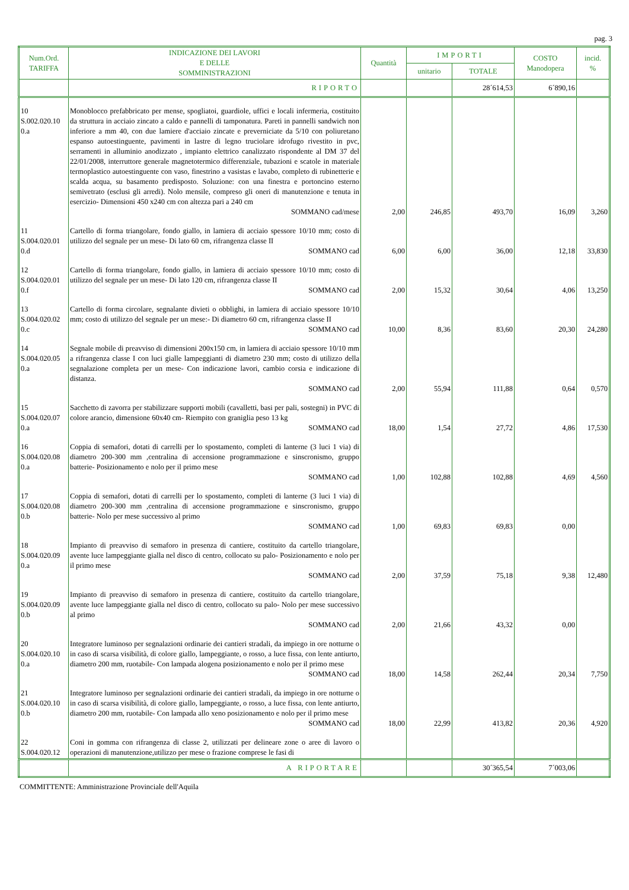pag. 3
| Num.Ord. TARIFFA | INDICAZIONE DEI LAVORI E DELLE SOMMINISTRAZIONI | Quantità | IMPORTI | | COSTO Manodopera | incid. % |
| --- | --- | --- | --- | --- | --- | --- |
| | | | unitario | TOTALE | | |
| | RIPORTO | | | 28´614,53 | 6´890,16 | |
| 10 S.002.020.10 0.a | Monoblocco prefabbricato per mense, spogliatoi, guardiole, uffici e locali infermeria, costituito da struttura in acciaio zincato a caldo e pannelli di tamponatura. Pareti in pannelli sandwich non inferiore a mm 40, con due lamiere d'acciaio zincate e preverniciate da 5/10 con poliuretano espanso autoestinguente, pavimenti in lastre di legno truciolare idrofugo rivestito in pvc, serramenti in alluminio anodizzato , impianto elettrico canalizzato rispondente al DM 37 del 22/01/2008, interruttore generale magnetotermico differenziale, tubazioni e scatole in materiale termoplastico autoestinguente con vaso, finestrino a vasistas e lavabo, completo di rubinetterie e scalda acqua, su basamento predisposto. Soluzione: con una finestra e portoncino esterno semivetrato (esclusi gli arredi). Nolo mensile, compreso gli oneri di manutenzione e tenuta in esercizio- Dimensioni 450 x240 cm con altezza pari a 240 cm SOMMANO cad/mese | 2,00 | 246,85 | 493,70 | 16,09 | 3,260 |
| 11 S.004.020.01 0.d | Cartello di forma triangolare, fondo giallo, in lamiera di acciaio spessore 10/10 mm; costo di utilizzo del segnale per un mese- Di lato 60 cm, rifrangenza classe II SOMMANO cad | 6,00 | 6,00 | 36,00 | 12,18 | 33,830 |
| 12 S.004.020.01 0.f | Cartello di forma triangolare, fondo giallo, in lamiera di acciaio spessore 10/10 mm; costo di utilizzo del segnale per un mese- Di lato 120 cm, rifrangenza classe II SOMMANO cad | 2,00 | 15,32 | 30,64 | 4,06 | 13,250 |
| 13 S.004.020.02 0.c | Cartello di forma circolare, segnalante divieti o obblighi, in lamiera di acciaio spessore 10/10 mm; costo di utilizzo del segnale per un mese:- Di diametro 60 cm, rifrangenza classe II SOMMANO cad | 10,00 | 8,36 | 83,60 | 20,30 | 24,280 |
| 14 S.004.020.05 0.a | Segnale mobile di preavviso di dimensioni 200x150 cm, in lamiera di acciaio spessore 10/10 mm a rifrangenza classe I con luci gialle lampeggianti di diametro 230 mm; costo di utilizzo della segnalazione completa per un mese- Con indicazione lavori, cambio corsia e indicazione di distanza. SOMMANO cad | 2,00 | 55,94 | 111,88 | 0,64 | 0,570 |
| 15 S.004.020.07 0.a | Sacchetto di zavorra per stabilizzare supporti mobili (cavalletti, basi per pali, sostegni) in PVC di colore arancio, dimensione 60x40 cm- Riempito con graniglia peso 13 kg SOMMANO cad | 18,00 | 1,54 | 27,72 | 4,86 | 17,530 |
| 16 S.004.020.08 0.a | Coppia di semafori, dotati di carrelli per lo spostamento, completi di lanterne (3 luci 1 via) di diametro 200-300 mm ,centralina di accensione programmazione e sinscronismo, gruppo batterie- Posizionamento e nolo per il primo mese SOMMANO cad | 1,00 | 102,88 | 102,88 | 4,69 | 4,560 |
| 17 S.004.020.08 0.b | Coppia di semafori, dotati di carrelli per lo spostamento, completi di lanterne (3 luci 1 via) di diametro 200-300 mm ,centralina di accensione programmazione e sinscronismo, gruppo batterie- Nolo per mese successivo al primo SOMMANO cad | 1,00 | 69,83 | 69,83 | 0,00 | |
| 18 S.004.020.09 0.a | Impianto di preavviso di semaforo in presenza di cantiere, costituito da cartello triangolare, avente luce lampeggiante gialla nel disco di centro, collocato su palo- Posizionamento e nolo per il primo mese SOMMANO cad | 2,00 | 37,59 | 75,18 | 9,38 | 12,480 |
| 19 S.004.020.09 0.b | Impianto di preavviso di semaforo in presenza di cantiere, costituito da cartello triangolare, avente luce lampeggiante gialla nel disco di centro, collocato su palo- Nolo per mese successivo al primo SOMMANO cad | 2,00 | 21,66 | 43,32 | 0,00 | |
| 20 S.004.020.10 0.a | Integratore luminoso per segnalazioni ordinarie dei cantieri stradali, da impiego in ore notturne o in caso di scarsa visibilità, di colore giallo, lampeggiante, o rosso, a luce fissa, con lente antiurto, diametro 200 mm, ruotabile- Con lampada alogena posizionamento e nolo per il primo mese SOMMANO cad | 18,00 | 14,58 | 262,44 | 20,34 | 7,750 |
| 21 S.004.020.10 0.b | Integratore luminoso per segnalazioni ordinarie dei cantieri stradali, da impiego in ore notturne o in caso di scarsa visibilità, di colore giallo, lampeggiante, o rosso, a luce fissa, con lente antiurto, diametro 200 mm, ruotabile- Con lampada allo xeno posizionamento e nolo per il primo mese SOMMANO cad | 18,00 | 22,99 | 413,82 | 20,36 | 4,920 |
| 22 S.004.020.12 | Coni in gomma con rifrangenza di classe 2, utilizzati per delineare zone o aree di lavoro o operazioni di manutenzione,utilizzo per mese o frazione comprese le fasi di | | | | | |
| | A RIPORTARE | | | 30´365,54 | 7´003,06 | |
COMMITTENTE: Amministrazione Provinciale dell'Aquila